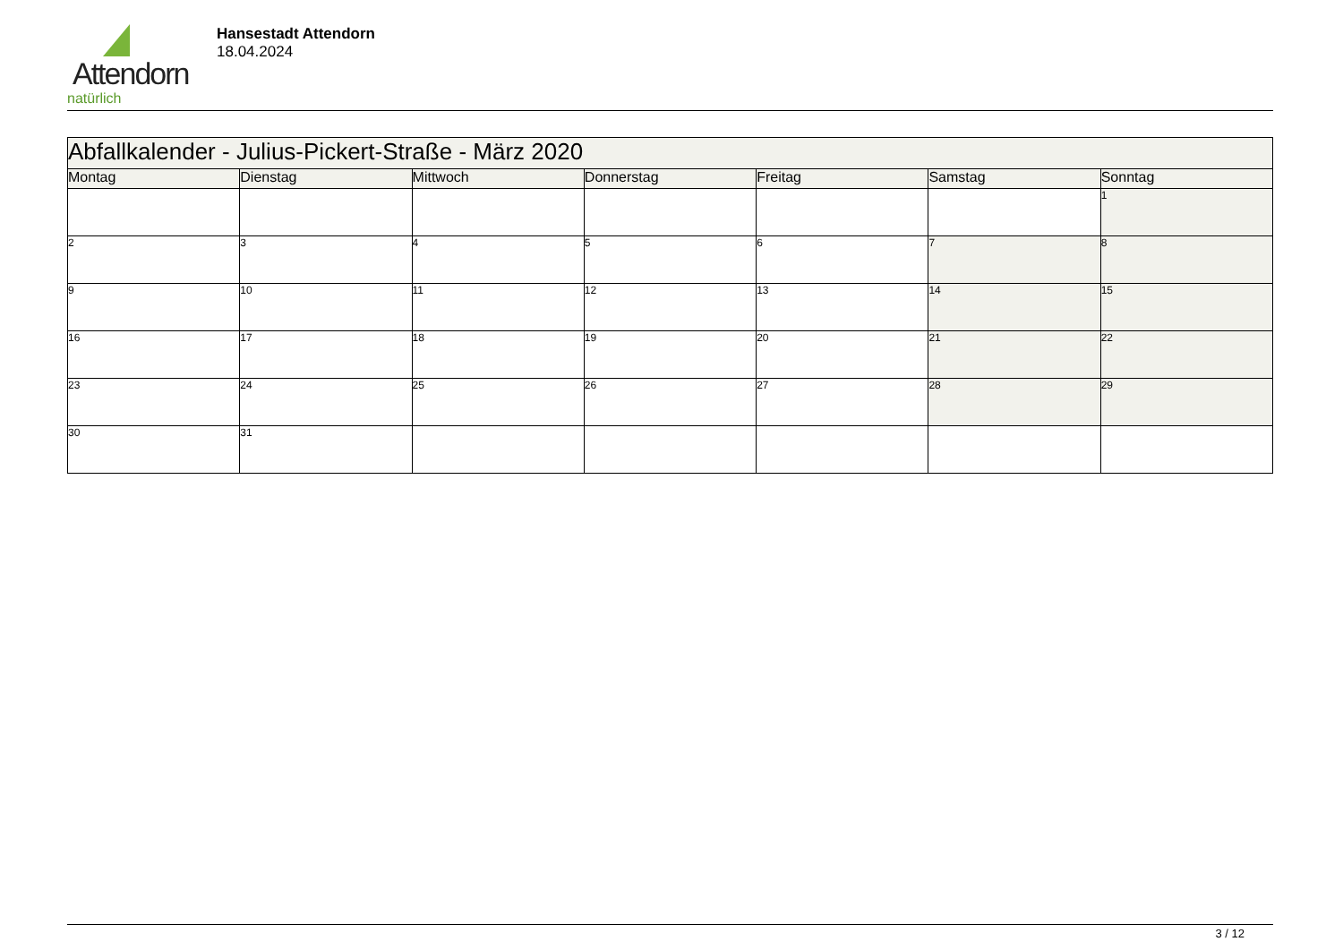Attendorn
natürlich
Hansestadt Attendorn
18.04.2024
| Abfallkalender - Julius-Pickert-Straße - März 2020 | | | | | | |
| Montag | Dienstag | Mittwoch | Donnerstag | Freitag | Samstag | Sonntag |
| | | | | | | 1 |
| 2 | 3 | 4 | 5 | 6 | 7 | 8 |
| 9 | 10 | 11 | 12 | 13 | 14 | 15 |
| 16 | 17 | 18 | 19 | 20 | 21 | 22 |
| 23 | 24 | 25 | 26 | 27 | 28 | 29 |
| 30 | 31 | | | | | |
3 / 12